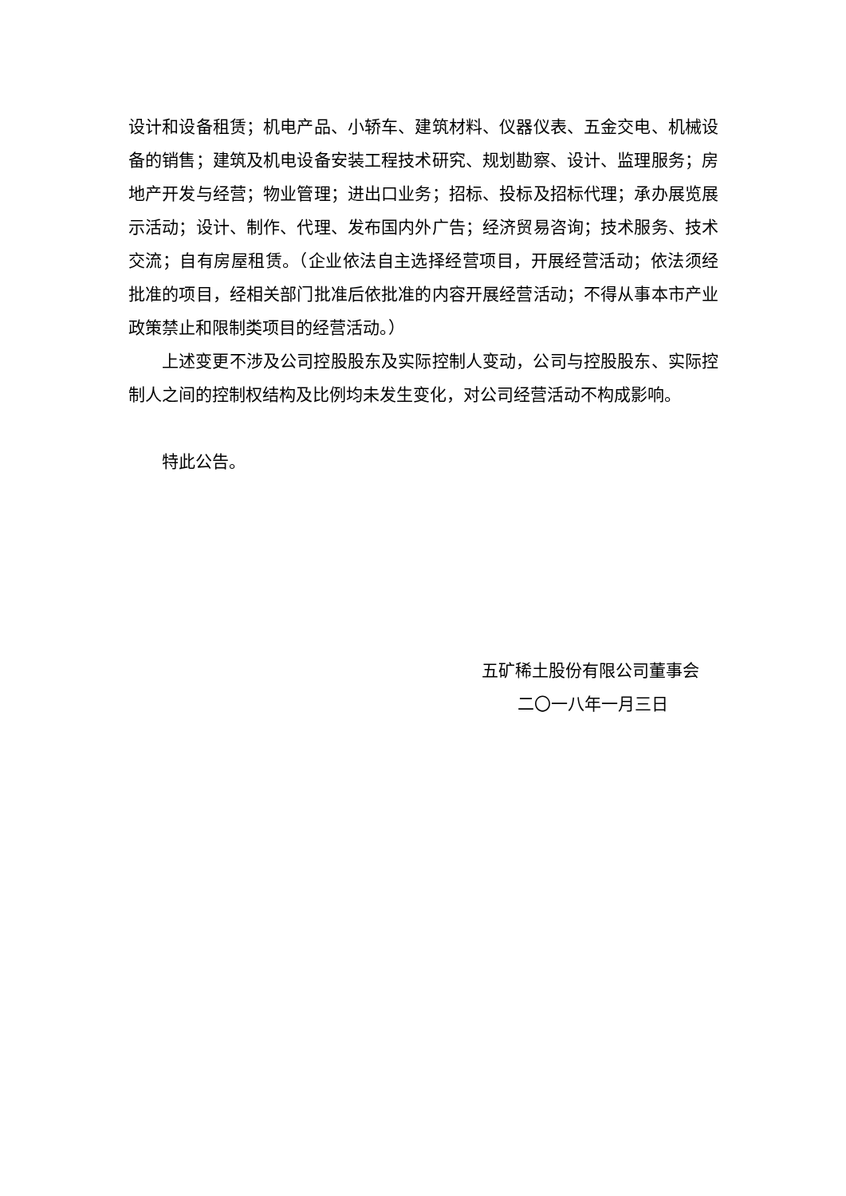设计和设备租赁；机电产品、小轿车、建筑材料、仪器仪表、五金交电、机械设备的销售；建筑及机电设备安装工程技术研究、规划勘察、设计、监理服务；房地产开发与经营；物业管理；进出口业务；招标、投标及招标代理；承办展览展示活动；设计、制作、代理、发布国内外广告；经济贸易咨询；技术服务、技术交流；自有房屋租赁。（企业依法自主选择经营项目，开展经营活动；依法须经批准的项目，经相关部门批准后依批准的内容开展经营活动；不得从事本市产业政策禁止和限制类项目的经营活动。）
上述变更不涉及公司控股股东及实际控制人变动，公司与控股股东、实际控制人之间的控制权结构及比例均未发生变化，对公司经营活动不构成影响。
特此公告。
五矿稀土股份有限公司董事会
二〇一八年一月三日